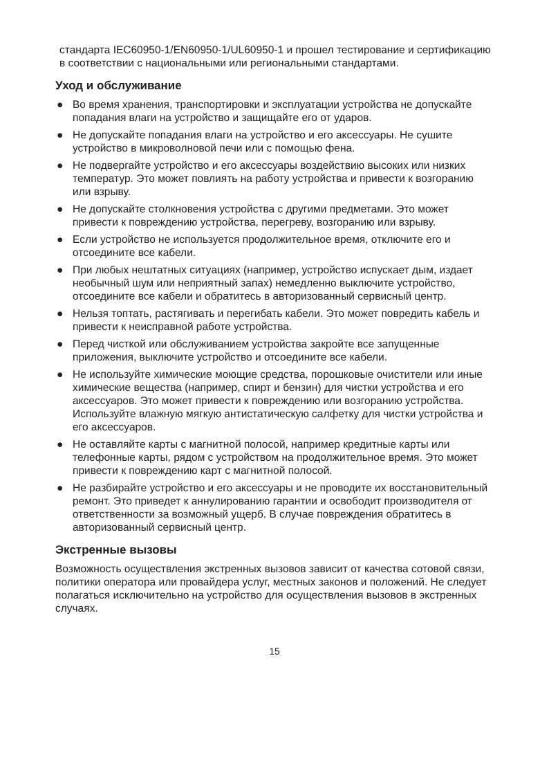стандарта IEC60950-1/EN60950-1/UL60950-1 и прошел тестирование и сертификацию в соответствии с национальными или региональными стандартами.
Уход и обслуживание
● Во время хранения, транспортировки и эксплуатации устройства не допускайте попадания влаги на устройство и защищайте его от ударов.
● Не допускайте попадания влаги на устройство и его аксессуары. Не сушите устройство в микроволновой печи или с помощью фена.
● Не подвергайте устройство и его аксессуары воздействию высоких или низких температур. Это может повлиять на работу устройства и привести к возгоранию или взрыву.
● Не допускайте столкновения устройства с другими предметами. Это может привести к повреждению устройства, перегреву, возгоранию или взрыву.
● Если устройство не используется продолжительное время, отключите его и отсоедините все кабели.
● При любых нештатных ситуациях (например, устройство испускает дым, издает необычный шум или неприятный запах) немедленно выключите устройство, отсоедините все кабели и обратитесь в авторизованный сервисный центр.
● Нельзя топтать, растягивать и перегибать кабели. Это может повредить кабель и привести к неисправной работе устройства.
● Перед чисткой или обслуживанием устройства закройте все запущенные приложения, выключите устройство и отсоедините все кабели.
● Не используйте химические моющие средства, порошковые очистители или иные химические вещества (например, спирт и бензин) для чистки устройства и его аксессуаров. Это может привести к повреждению или возгоранию устройства. Используйте влажную мягкую антистатическую салфетку для чистки устройства и его аксессуаров.
● Не оставляйте карты с магнитной полосой, например кредитные карты или телефонные карты, рядом с устройством на продолжительное время. Это может привести к повреждению карт с магнитной полосой.
● Не разбирайте устройство и его аксессуары и не проводите их восстановительный ремонт. Это приведет к аннулированию гарантии и освободит производителя от ответственности за возможный ущерб. В случае повреждения обратитесь в авторизованный сервисный центр.
Экстренные вызовы
Возможность осуществления экстренных вызовов зависит от качества сотовой связи, политики оператора или провайдера услуг, местных законов и положений. Не следует полагаться исключительно на устройство для осуществления вызовов в экстренных случаях.
15